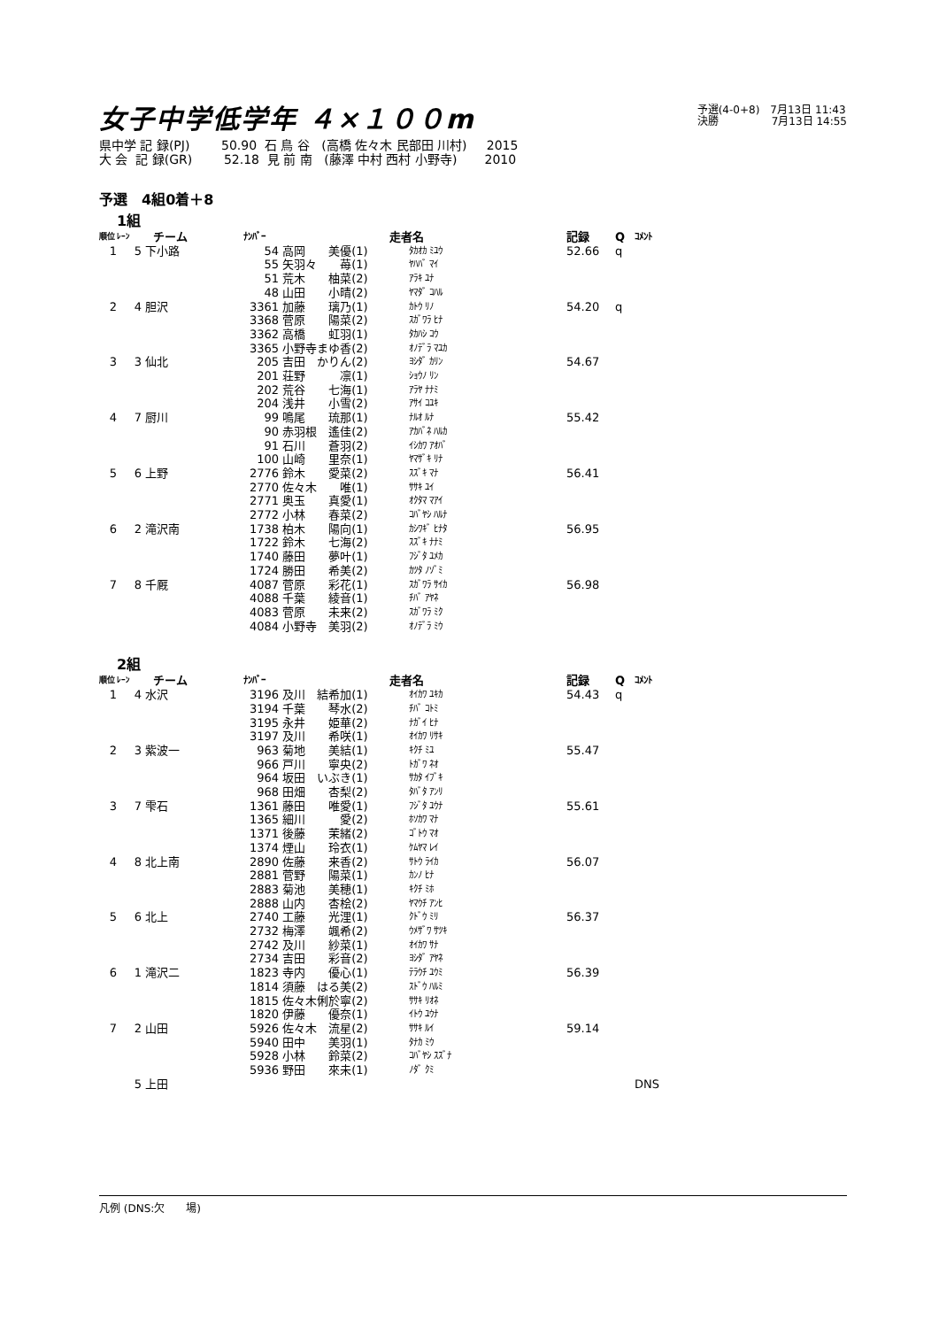女子中学低学年 ４×１００m
予選(4-0+8)　7月13日 11:43
決勝　　　　　7月13日 14:55
県中学 記 録(PJ) 50.90 石 鳥 谷 (高橋 佐々木 民部田 川村) 2015 大 会 記 録(GR) 52.18 見 前 南 (藤澤 中村 西村 小野寺) 2010
予選　4組0着＋8
1組
| 順位 | ﾚｰﾝ | チーム | ﾅﾝﾊﾞｰ | | 走者名 | 記録 | Q | ｺﾒﾝﾄ |
| --- | --- | --- | --- | --- | --- | --- | --- | --- |
| 1 | 5 | 下小路 | 54 | 高岡 美優(1) | ﾀｶｵｶ ﾐﾕｳ | 52.66 | q | |
| | | | 55 | 矢羽々 苺(1) | ﾔﾊﾊﾞ ﾏｲ | | | |
| | | | 51 | 荒木 柚菜(2) | ｱﾗｷ ﾕﾅ | | | |
| | | | 48 | 山田 小晴(2) | ﾔﾏﾀﾞ ｺﾊﾙ | | | |
| 2 | 4 | 胆沢 | 3361 | 加藤 璃乃(1) | ｶﾄｳ ﾘﾉ | 54.20 | q | |
| | | | 3368 | 菅原 陽菜(2) | ｽｶﾞﾜﾗ ﾋﾅ | | | |
| | | | 3362 | 高橋 虹羽(1) | ﾀｶﾊｼ ｺｳ | | | |
| | | | 3365 | 小野寺まゆ香(2) | ｵﾉﾃﾞﾗ ﾏﾕｶ | | | |
| 3 | 3 | 仙北 | 205 | 吉田 かりん(2) | ﾖｼﾀﾞ ｶﾘﾝ | 54.67 | | |
| | | | 201 | 荘野 凛(1) | ｼｮｳﾉ ﾘﾝ | | | |
| | | | 202 | 荒谷 七海(1) | ｱﾗﾔ ﾅﾅﾐ | | | |
| | | | 204 | 浅井 小雪(2) | ｱｻｲ ｺﾕｷ | | | |
| 4 | 7 | 厨川 | 99 | 鳴尾 琉那(1) | ﾅﾙｵ ﾙﾅ | 55.42 | | |
| | | | 90 | 赤羽根 遙佳(2) | ｱｶﾊﾞﾈ ﾊﾙｶ | | | |
| | | | 91 | 石川 蒼羽(2) | ｲｼｶﾜ ｱｵﾊﾞ | | | |
| | | | 100 | 山崎 里奈(1) | ﾔﾏｻﾞｷ ﾘﾅ | | | |
| 5 | 6 | 上野 | 2776 | 鈴木 愛菜(2) | ｽｽﾞｷ ﾏﾅ | 56.41 | | |
| | | | 2770 | 佐々木 唯(1) | ｻｻｷ ﾕｲ | | | |
| | | | 2771 | 奥玉 真愛(1) | ｵｸﾀﾏ ﾏｱｲ | | | |
| | | | 2772 | 小林 春菜(2) | ｺﾊﾞﾔｼ ﾊﾙﾅ | | | |
| 6 | 2 | 滝沢南 | 1738 | 柏木 陽向(1) | ｶｼﾜｷﾞ ﾋﾅﾀ | 56.95 | | |
| | | | 1722 | 鈴木 七海(2) | ｽｽﾞｷ ﾅﾅﾐ | | | |
| | | | 1740 | 藤田 夢叶(1) | ﾌｼﾞﾀ ﾕﾒｶ | | | |
| | | | 1724 | 勝田 希美(2) | ｶﾂﾀ ﾉｿﾞﾐ | | | |
| 7 | 8 | 千厩 | 4087 | 菅原 彩花(1) | ｽｶﾞﾜﾗ ｻｲｶ | 56.98 | | |
| | | | 4088 | 千葉 綾音(1) | ﾁﾊﾞ ｱﾔﾈ | | | |
| | | | 4083 | 菅原 未来(2) | ｽｶﾞﾜﾗ ﾐｸ | | | |
| | | | 4084 | 小野寺 美羽(2) | ｵﾉﾃﾞﾗ ﾐｳ | | | |
2組
| 順位 | ﾚｰﾝ | チーム | ﾅﾝﾊﾞｰ | | 走者名 | 記録 | Q | ｺﾒﾝﾄ |
| --- | --- | --- | --- | --- | --- | --- | --- | --- |
| 1 | 4 | 水沢 | 3196 | 及川 結希加(1) | ｵｲｶﾜ ﾕｷｶ | 54.43 | q | |
| | | | 3194 | 千葉 琴水(2) | ﾁﾊﾞ ｺﾄﾐ | | | |
| | | | 3195 | 永井 姫華(2) | ﾅｶﾞｲ ﾋﾅ | | | |
| | | | 3197 | 及川 希咲(1) | ｵｲｶﾜ ﾘｻｷ | | | |
| 2 | 3 | 紫波一 | 963 | 菊地 美結(1) | ｷｸﾁ ﾐﾕ | 55.47 | | |
| | | | 966 | 戸川 寧央(2) | ﾄｶﾞﾜ ﾈｵ | | | |
| | | | 964 | 坂田 いぶき(1) | ｻｶﾀ ｲﾌﾞｷ | | | |
| | | | 968 | 田畑 杏梨(2) | ﾀﾊﾞﾀ ｱﾝﾘ | | | |
| 3 | 7 | 雫石 | 1361 | 藤田 唯愛(1) | ﾌｼﾞﾀ ﾕｳﾅ | 55.61 | | |
| | | | 1365 | 細川 愛(2) | ﾎｿｶﾜ ﾏﾅ | | | |
| | | | 1371 | 後藤 茉緒(2) | ｺﾞﾄｳ ﾏｵ | | | |
| | | | 1374 | 煙山 玲衣(1) | ｹﾑﾔﾏ ﾚｲ | | | |
| 4 | 8 | 北上南 | 2890 | 佐藤 来香(2) | ｻﾄｳ ﾗｲｶ | 56.07 | | |
| | | | 2881 | 菅野 陽菜(1) | ｶﾝﾉ ﾋﾅ | | | |
| | | | 2883 | 菊池 美穂(1) | ｷｸﾁ ﾐﾎ | | | |
| | | | 2888 | 山内 杏桧(2) | ﾔﾏｳﾁ ｱﾝﾋ | | | |
| 5 | 6 | 北上 | 2740 | 工藤 光浬(1) | ｸﾄﾞｳ ﾐﾘ | 56.37 | | |
| | | | 2732 | 梅澤 颯希(2) | ｳﾒｻﾞﾜ ｻﾂｷ | | | |
| | | | 2742 | 及川 紗菜(1) | ｵｲｶﾜ ｻﾅ | | | |
| | | | 2734 | 吉田 彩音(2) | ﾖｼﾀﾞ ｱﾔﾈ | | | |
| 6 | 1 | 滝沢二 | 1823 | 寺内 優心(1) | ﾃﾗｳﾁ ﾕｳﾐ | 56.39 | | |
| | | | 1814 | 須藤 はる美(2) | ｽﾄﾞｳ ﾊﾙﾐ | | | |
| | | | 1815 | 佐々木俐於寧(2) | ｻｻｷ ﾘｵﾈ | | | |
| | | | 1820 | 伊藤 優奈(1) | ｲﾄｳ ﾕｳﾅ | | | |
| 7 | 2 | 山田 | 5926 | 佐々木 流星(2) | ｻｻｷ ﾙｲ | 59.14 | | |
| | | | 5940 | 田中 美羽(1) | ﾀﾅｶ ﾐｳ | | | |
| | | | 5928 | 小林 鈴菜(2) | ｺﾊﾞﾔｼ ｽｽﾞﾅ | | | |
| | | | 5936 | 野田 來未(1) | ﾉﾀﾞ ｸﾐ | | | |
| | 5 | 上田 | | | | | | DNS |
凡例 (DNS:欠　　場)